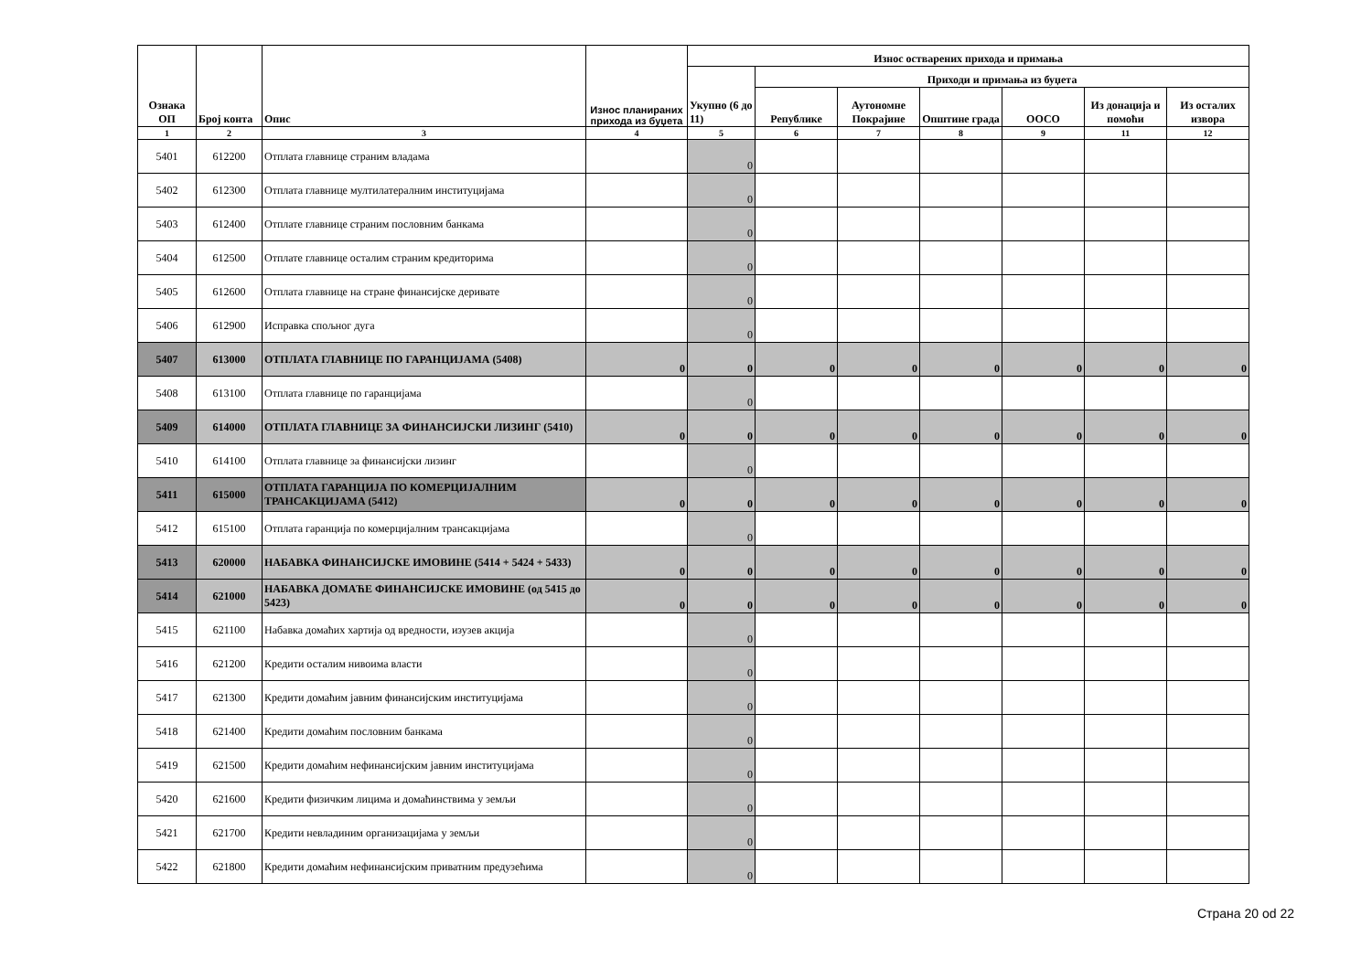| Ознака ОП | Број конта | Опис | Износ планираних прихода из буџета | Износ остварених прихода и примања | | | | | | |
| --- | --- | --- | --- | --- | --- | --- | --- | --- | --- | --- |
| | | | | Укупно (6 до 11) | Приходи и примања из буџета | | | | | |
| | | | | | Републике | Аутономне Покрајине | Општине града | ООСО | Из донација и помоћи | Из осталих извора |
| 1 | 2 | 3 | 4 | 5 | 6 | 7 | 8 | 9 | 11 | 12 |
| 5401 | 612200 | Отплата главнице страним владама | | 0 | | | | | | |
| 5402 | 612300 | Отплата главнице мултилатералним институцијама | | 0 | | | | | | |
| 5403 | 612400 | Отплате главнице страним пословним банкама | | 0 | | | | | | |
| 5404 | 612500 | Отплате главнице осталим страним кредиторима | | 0 | | | | | | |
| 5405 | 612600 | Отплата главнице на стране финансијске деривате | | 0 | | | | | | |
| 5406 | 612900 | Исправка спољног дуга | | 0 | | | | | | |
| 5407 | 613000 | ОТПЛАТА ГЛАВНИЦЕ ПО ГАРАНЦИЈАМА (5408) | 0 | 0 | 0 | 0 | 0 | 0 | 0 | 0 |
| 5408 | 613100 | Отплата главнице по гаранцијама | | 0 | | | | | | |
| 5409 | 614000 | ОТПЛАТА ГЛАВНИЦЕ ЗА ФИНАНСИЈСКИ ЛИЗИНГ (5410) | 0 | 0 | 0 | 0 | 0 | 0 | 0 | 0 |
| 5410 | 614100 | Отплата главнице за финансијски лизинг | | 0 | | | | | | |
| 5411 | 615000 | ОТПЛАТА ГАРАНЦИЈА ПО КОМЕРЦИЈАЛНИМ ТРАНСАКЦИЈАМА (5412) | 0 | 0 | 0 | 0 | 0 | 0 | 0 | 0 |
| 5412 | 615100 | Отплата гаранција по комерцијалним трансакцијама | | 0 | | | | | | |
| 5413 | 620000 | НАБАВКА ФИНАНСИЈСКЕ ИМОВИНЕ (5414 + 5424 + 5433) | 0 | 0 | 0 | 0 | 0 | 0 | 0 | 0 |
| 5414 | 621000 | НАБАВКА ДОМАЋЕ ФИНАНСИЈСКЕ ИМОВИНЕ (од 5415 до 5423) | 0 | 0 | 0 | 0 | 0 | 0 | 0 | 0 |
| 5415 | 621100 | Набавка домаћих хартија од вредности, изузев акција | | 0 | | | | | | |
| 5416 | 621200 | Кредити осталим нивоима власти | | 0 | | | | | | |
| 5417 | 621300 | Кредити домаћим јавним финансијским институцијама | | 0 | | | | | | |
| 5418 | 621400 | Кредити домаћим пословним банкама | | 0 | | | | | | |
| 5419 | 621500 | Кредити домаћим нефинансијским јавним институцијама | | 0 | | | | | | |
| 5420 | 621600 | Кредити физичким лицима и домаћинствима у земљи | | 0 | | | | | | |
| 5421 | 621700 | Кредити невладиним организацијама у земљи | | 0 | | | | | | |
| 5422 | 621800 | Кредити домаћим нефинансијским приватним предузећима | | 0 | | | | | | |
Страна 20 od 22